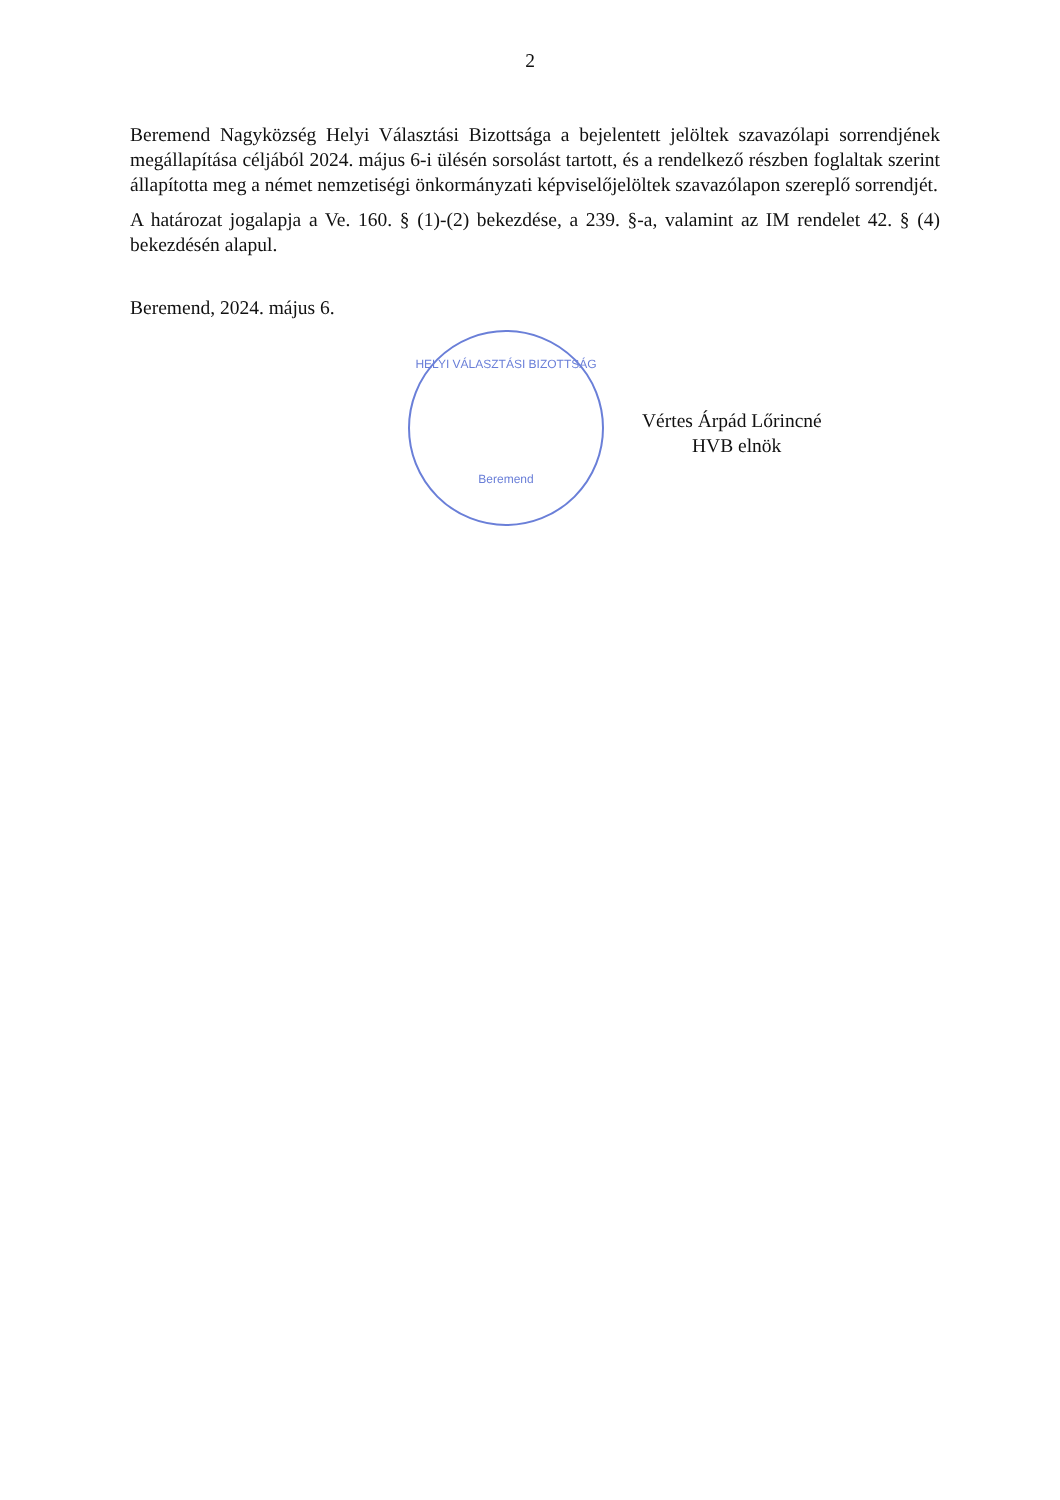2
Beremend Nagyközség Helyi Választási Bizottsága a bejelentett jelöltek szavazólapi sorrendjének megállapítása céljából 2024. május 6-i ülésén sorsolást tartott, és a rendelkező részben foglaltak szerint állapította meg a német nemzetiségi önkormányzati képviselőjelöltek szavazólapon szereplő sorrendjét.
A határozat jogalapja a Ve. 160. § (1)-(2) bekezdése, a 239. §-a, valamint az IM rendelet 42. § (4) bekezdésén alapul.
Beremend, 2024. május 6.
HELYI VÁLASZTÁSI BIZOTTSÁG
Beremend
Vértes Árpád Lőrincné
HVB elnök